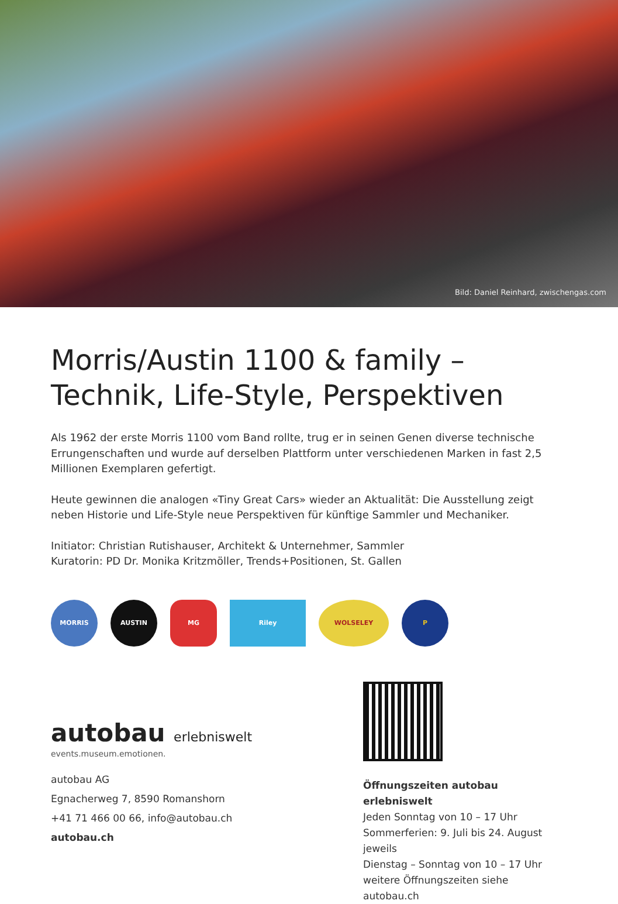Bild: Daniel Reinhard, zwischengas.com
Morris/Austin 1100 & family –
Technik, Life-Style, Perspektiven
Als 1962 der erste Morris 1100 vom Band rollte, trug er in seinen Genen diverse technische Errungenschaften und wurde auf derselben Plattform unter verschiedenen Marken in fast 2,5 Millionen Exemplaren gefertigt.
Heute gewinnen die analogen «Tiny Great Cars» wieder an Aktualität: Die Ausstellung zeigt neben Historie und Life-Style neue Perspektiven für künftige Sammler und Mechaniker.
Initiator: Christian Rutishauser, Architekt & Unternehmer, Sammler
Kuratorin: PD Dr. Monika Kritzmöller, Trends+Positionen, St. Gallen
MORRIS AUSTIN MG Riley WOLSELEY P
autobau erlebniswelt
events.museum.emotionen.
autobau AG
Egnacherweg 7, 8590 Romanshorn
+41 71 466 00 66, info@autobau.ch
autobau.ch
Öffnungszeiten autobau erlebniswelt
Jeden Sonntag von 10 – 17 Uhr
Sommerferien: 9. Juli bis 24. August jeweils
Dienstag – Sonntag von 10 – 17 Uhr
weitere Öffnungszeiten siehe autobau.ch